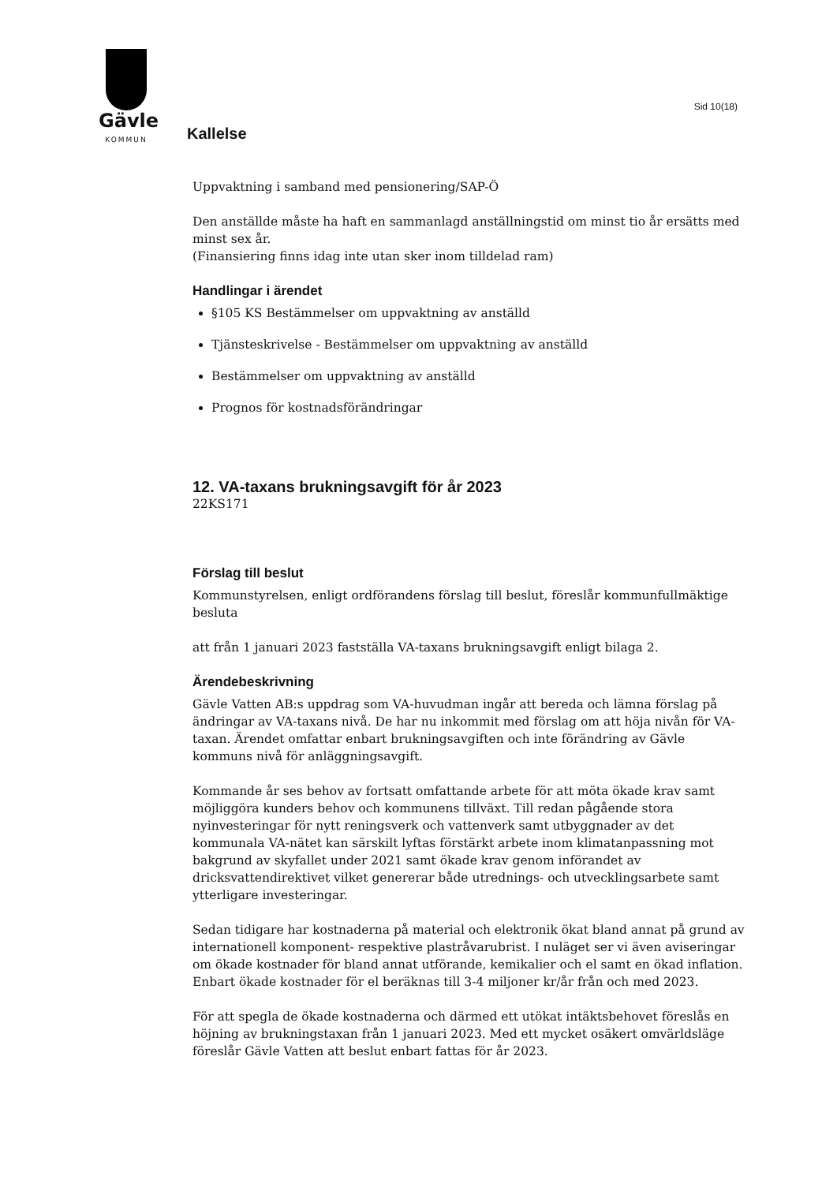Gävle
KOMMUN
Sid 10(18)
Kallelse
Uppvaktning i samband med pensionering/SAP-Ö
Den anställde måste ha haft en sammanlagd anställningstid om minst tio år ersätts med minst sex år.
(Finansiering finns idag inte utan sker inom tilldelad ram)
Handlingar i ärendet
§105 KS Bestämmelser om uppvaktning av anställd
Tjänsteskrivelse - Bestämmelser om uppvaktning av anställd
Bestämmelser om uppvaktning av anställd
Prognos för kostnadsförändringar
12. VA-taxans brukningsavgift för år 2023
22KS171
Förslag till beslut
Kommunstyrelsen, enligt ordförandens förslag till beslut, föreslår kommunfullmäktige besluta
att från 1 januari 2023 fastställa VA-taxans brukningsavgift enligt bilaga 2.
Ärendebeskrivning
Gävle Vatten AB:s uppdrag som VA-huvudman ingår att bereda och lämna förslag på ändringar av VA-taxans nivå. De har nu inkommit med förslag om att höja nivån för VA-taxan. Ärendet omfattar enbart brukningsavgiften och inte förändring av Gävle kommuns nivå för anläggningsavgift.
Kommande år ses behov av fortsatt omfattande arbete för att möta ökade krav samt möjliggöra kunders behov och kommunens tillväxt. Till redan pågående stora nyinvesteringar för nytt reningsverk och vattenverk samt utbyggnader av det kommunala VA-nätet kan särskilt lyftas förstärkt arbete inom klimatanpassning mot bakgrund av skyfallet under 2021 samt ökade krav genom införandet av dricksvattendirektivet vilket genererar både utrednings- och utvecklingsarbete samt ytterligare investeringar.
Sedan tidigare har kostnaderna på material och elektronik ökat bland annat på grund av internationell komponent- respektive plastråvarubrist. I nuläget ser vi även aviseringar om ökade kostnader för bland annat utförande, kemikalier och el samt en ökad inflation. Enbart ökade kostnader för el beräknas till 3-4 miljoner kr/år från och med 2023.
För att spegla de ökade kostnaderna och därmed ett utökat intäktsbehovet föreslås en höjning av brukningstaxan från 1 januari 2023. Med ett mycket osäkert omvärldsläge föreslår Gävle Vatten att beslut enbart fattas för år 2023.